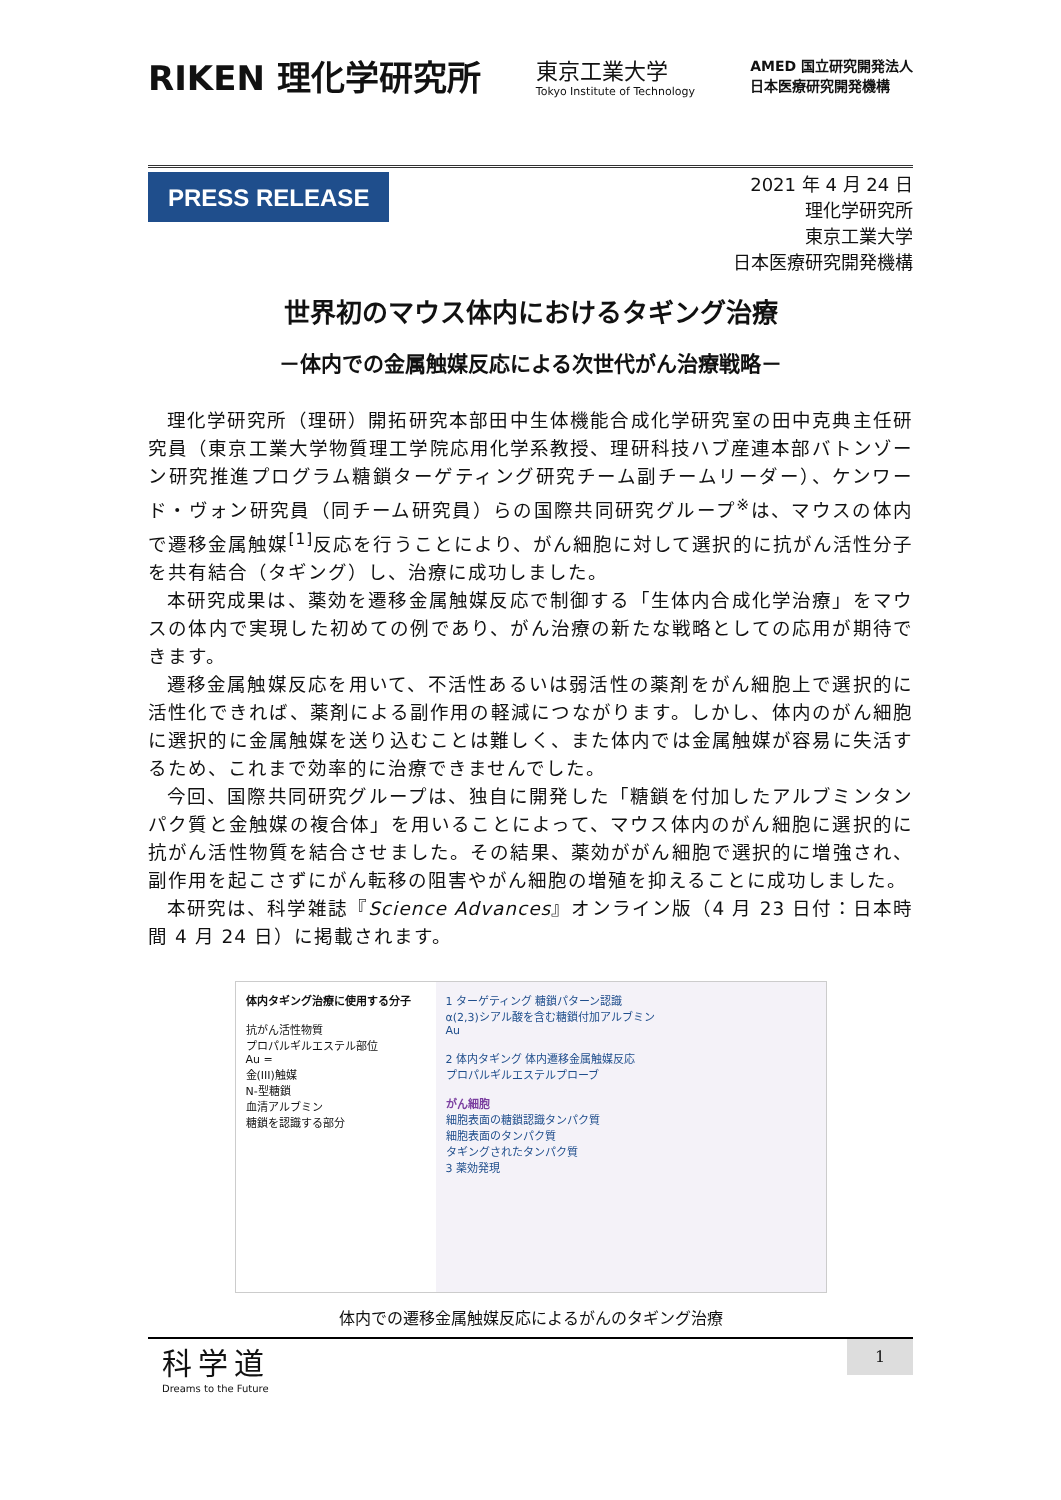RIKEN 理化学研究所
東京工業大学
Tokyo Institute of Technology
AMED 国立研究開発法人
日本医療研究開発機構
PRESS RELEASE
2021 年 4 月 24 日
理化学研究所
東京工業大学
日本医療研究開発機構
世界初のマウス体内におけるタギング治療
－体内での金属触媒反応による次世代がん治療戦略－
理化学研究所（理研）開拓研究本部田中生体機能合成化学研究室の田中克典主任研究員（東京工業大学物質理工学院応用化学系教授、理研科技ハブ産連本部バトンゾーン研究推進プログラム糖鎖ターゲティング研究チーム副チームリーダー）、ケンワード・ヴォン研究員（同チーム研究員）らの国際共同研究グループ<sup>※</sup>は、マウスの体内で遷移金属触媒<sup>[1]</sup>反応を行うことにより、がん細胞に対して選択的に抗がん活性分子を共有結合（タギング）し、治療に成功しました。
本研究成果は、薬効を遷移金属触媒反応で制御する「生体内合成化学治療」をマウスの体内で実現した初めての例であり、がん治療の新たな戦略としての応用が期待できます。
遷移金属触媒反応を用いて、不活性あるいは弱活性の薬剤をがん細胞上で選択的に活性化できれば、薬剤による副作用の軽減につながります。しかし、体内のがん細胞に選択的に金属触媒を送り込むことは難しく、また体内では金属触媒が容易に失活するため、これまで効率的に治療できませんでした。
今回、国際共同研究グループは、独自に開発した「糖鎖を付加したアルブミンタンパク質と金触媒の複合体」を用いることによって、マウス体内のがん細胞に選択的に抗がん活性物質を結合させました。その結果、薬効ががん細胞で選択的に増強され、副作用を起こさずにがん転移の阻害やがん細胞の増殖を抑えることに成功しました。
本研究は、科学雑誌『Science Advances』オンライン版（4 月 23 日付：日本時間 4 月 24 日）に掲載されます。
体内タギング治療に使用する分子
抗がん活性物質
プロパルギルエステル部位
Au =
金(III)触媒
N-型糖鎖
血清アルブミン
糖鎖を認識する部分
1 ターゲティング 糖鎖パターン認識
α(2,3)シアル酸を含む糖鎖付加アルブミン
Au
2 体内タギング 体内遷移金属触媒反応
プロパルギルエステルプローブ
がん細胞
細胞表面の糖鎖認識タンパク質
細胞表面のタンパク質
タギングされたタンパク質
3 薬効発現
体内での遷移金属触媒反応によるがんのタギング治療
科学道
Dreams to the Future
1